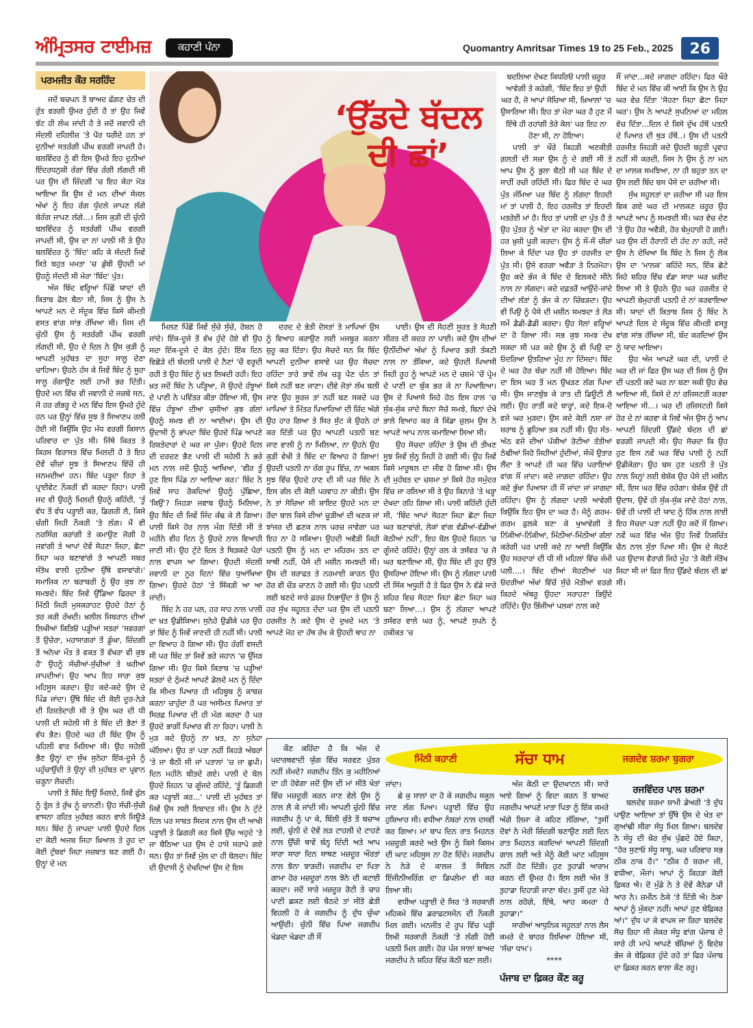ਅੰਮ੍ਰਿਤਸਰ ਟਾਈਮਜ਼
ਕਹਾਣੀ ਪੰਨਾ
Quomantry Amritsar Times 19 to 25 Feb., 2025
26
ਪਰਮਜੀਤ ਕੌਰ ਸਰਹਿੰਦ
ਜਦੋਂ ਬਚਪਨ ਤੋਂ ਬਾਅਦ ਫੱਗਣ ਚੇਤ ਦੀ ਰੁੱਤ ਵਰਗੀ ਉਮਰ ਹੁੰਦੀ ਹੈ ਤਾਂ ਉਹ ਜਿਵੇਂ ਝੱਟ ਹੀ ਲੰਘ ਜਾਂਦੀ ਹੈ ਤੇ ਜਦੋਂ ਜਵਾਨੀ ਦੀ ਸੰਦਲੀ ਦਹਿਲੀਜ਼ 'ਤੇ ਪੈਰ ਧਰੀਦੇ ਹਨ ਤਾਂ ਦੁਨੀਆਂ ਸਤਰੰਗੀ ਪੀਂਘ ਵਰਗੀ ਜਾਪਦੀ ਹੈ। ਬਲਵਿੰਦਰ ਨੂੰ ਵੀ ਇਸ ਉਮਰੇ ਇਹ ਦੁਨੀਆਂ ਇੰਦਰਧਨੁਸ਼ੀ ਰੰਗਾਂ ਵਿੱਚ ਰੰਗੀ ਲੱਗਦੀ ਸੀ ਪਰ ਉਸ ਦੀ ਜ਼ਿੰਦਗੀ 'ਚ ਇਹ ਕੇਹਾ ਮੋੜ ਆਇਆ ਕਿ ਉਸ ਦੇ ਮਨ ਦੀਆਂ ਸੇਜਲ ਅੱਖਾਂ ਨੂੰ ਇਹ ਰੰਗ ਧੁੰਦਲੇ ਜਾਪਣ ਲੱਗੇ ਬੇਰੰਗ ਜਾਪਣ ਲੱਗੇ...। ਜਿਸ ਕੁੜੀ ਦੀ ਚੁੰਨੀ ਬਲਵਿੰਦਰ ਨੂੰ ਸਤਰੰਗੀ ਪੀਂਘ ਵਰਗੀ ਜਾਪਦੀ ਸੀ, ਉਸ ਦਾ ਨਾਂ ਪਾਲੀ ਸੀ ਤੇ ਉਹ ਬਲਵਿੰਦਰ ਨੂੰ 'ਬਿੰਦ' ਕਹਿ ਕੇ ਸੱਦਦੀ ਜਿਵੇਂ ਕਿਤੇ ਬਹੁਤ ਮਮਤਾ 'ਚ ਡੁੱਬੀ ਉਹਦੀ ਮਾਂ ਉਹਨੂੰ ਸੱਦਦੀ ਸੀ ਮੇਰਾ 'ਬਿੰਦ' ਪੁੱਤ।
ਅੱਜ ਬਿੰਦ ਵਰ੍ਹਿਆਂ ਪਿੱਛੋਂ ਯਾਦਾਂ ਦੀ ਕਿਤਾਬ ਫੋਲ ਬੈਠਾ ਸੀ, ਜਿਸ ਨੂੰ ਉਸ ਨੇ ਆਪਣੇ ਮਨ ਦੇ ਸੰਦੂਕ ਵਿੱਚ ਕਿਸੇ ਕੀਮਤੀ ਵਸਤ ਵਾਂਗ ਸਾਂਭ ਰੱਖਿਆ ਸੀ। ਜਿਸ ਦੀ ਚੁੰਨੀ ਉਸ ਨੂੰ ਸਤਰੰਗੀ ਪੀਂਘ ਵਰਗੀ ਲੱਗਦੀ ਸੀ, ਉਹ ਦੇ ਦਿਲ ਨੇ ਉਸ ਕੁੜੀ ਨੂੰ ਆਪਣੀ ਮੁਹੱਬਤ ਦਾ ਸੂਹਾ ਸਾਲੂ ਦੇਣਾ ਚਾਹਿਆ। ਉਹਨੇ ਹੱਸ ਕੇ ਜਿਵੇਂ ਬਿੰਦ ਨੂੰ ਸੂਹਾ ਸਾਲੂ ਰੰਗਾਉਣ ਲਈ ਹਾਮੀ ਭਰ ਦਿੱਤੀ। ਉਹਦੇ ਮਨ ਵਿੱਚ ਵੀ ਜਵਾਨੀ ਦੇ ਜਜ਼ਬੇ ਸਨ, ਜੋ ਹਰ ਗੱਭਰੂ ਦੇ ਮਨ ਵਿੱਚ ਇਸ ਉਮਰੇ ਹੁੰਦੇ ਹਨ ਪਰ ਉਨ੍ਹਾਂ ਵਿੱਚ ਸੂਝ ਤੇ ਸਿਆਣਪ ਰਲੀ ਹੋਈ ਸੀ ਕਿਉਂਕਿ ਉਹ ਮੱਧ ਵਰਗੀ ਕਿਸਾਨ ਪਰਿਵਾਰ ਦਾ ਪੁੱਤ ਸੀ। ਜਿੱਥੇ ਕਿਰਤ ਤੇ ਕਿਰਸ ਵਿਰਾਸਤ ਵਿੱਚ ਮਿਲਦੀ ਹੈ ਤੇ ਇਹ ਦੋਵੇਂ ਚੀਜ਼ਾਂ ਸੂਝ ਤੇ ਸਿਆਣਪ ਵਿੱਚੋਂ ਹੀ ਜਨਮਦੀਆਂ ਹਨ। ਬਿੰਦ ਪੜ੍ਹਦਾ ਰਿਹਾ ਤੇ ਪ੍ਰਾਈਵੇਟ ਨੌਕਰੀ ਵੀ ਕਰਦਾ ਰਿਹਾ। ਪਾਲੀ ਜਦ ਵੀ ਉਹਨੂੰ ਮਿਲਦੀ ਉਹਨੂੰ ਕਹਿੰਦੀ, 'ਤੂੰ ਵੱਧ ਤੋਂ ਵੱਧ ਪੜ੍ਹਾਈ ਕਰ, ਡਿਗਰੀ ਲੈ, ਕਿਸੇ ਚੰਗੀ ਜਿਹੀ ਨੌਕਰੀ 'ਤੇ ਲੱਗ। ਮੈਂ ਵੀ ਨਰਸਿੰਗ ਕਰਾਂਗੀ ਤੇ ਕਮਾਉਣ ਜੋਗੀ ਹੋ ਜਵਾਂਗੀ ਤੇ ਆਪਾਂ ਦੋਵੇਂ ਸੋਹਣਾ ਜਿਹਾ, ਛੋਟਾ ਜਿਹਾ ਘਰ ਬਣਾਵਾਂਗੇ ਤੇ ਆਪਣੀ ਸਬਰ ਸੰਤੋਖ ਵਾਲੀ ਦੁਨੀਆ ਉੱਥੇ ਵਸਾਵਾਂਗੇ।' ਸਮਾਜਿਕ ਨਾ ਬਰਾਬਰੀ ਨੂੰ ਉਹ ਕੁਝ ਨਾ ਸਮਝਦੇ। ਬਿੰਦ ਜਿਵੇਂ ਉੱਡਿਆ ਫਿਰਦਾ ਤੇ ਮਿੱਠੀ ਜਿਹੀ ਮੁਸਕਰਾਹਟ ਉਹਦੇ ਹੋਠਾਂ ਨੂੰ ਤਰ ਕਰੀ ਰੱਖਦੀ। ਖ਼ਲੀਲ ਜਿਬਰਾਨ ਦੀਆਂ ਲਿਖੀਆਂ ਕਿਤਿਓਂ ਪੜ੍ਹੀਆਂ ਸਤਰਾਂ 'ਸਵਰਗਾਂ ਤੋਂ ਉਚੇਰਾ, ਮਹਾਸਾਗਰਾਂ ਤੋਂ ਡੂੰਘਾ, ਜ਼ਿੰਦਗੀ ਤੋਂ ਅਨੋਖਾ ਮੌਤ ਤੇ ਵਕਤ ਤੋਂ ਵੱਖਰਾ ਵੀ ਕੁਝ ਹੈ' ਉਹਨੂੰ ਸੱਚੀਆਂ-ਸੁੱਚੀਆਂ ਤੇ ਖਰੀਆਂ ਜਾਪਦੀਆਂ। ਉਹ ਆਪ ਇਹ ਸਾਰਾ ਕੁਝ ਮਹਿਸੂਸ ਕਰਦਾ। ਉਹ ਕਦੇ-ਕਦੇ ਉਸ ਦੇ ਪਿੰਡ ਜਾਂਦਾ। ਉੱਥੇ ਬਿੰਦ ਦੀ ਕੋਈ ਦੂਰ-ਨੇੜੇ ਦੀ ਰਿਸ਼ਤੇਦਾਰੀ ਸੀ ਤੇ ਉਸ ਘਰ ਦੀ ਧੀ ਪਾਲੀ ਦੀ ਸਹੇਲੀ ਸੀ ਤੇ ਬਿੰਦ ਦੀ ਭੈਣਾਂ ਤੋਂ ਵੱਧ ਭੈਣ। ਉਹਦੇ ਘਰ ਹੀ ਬਿੰਦ ਉਸ ਨੂੰ ਪਹਿਲੀ ਵਾਰ ਮਿਲਿਆ ਸੀ। ਉਹ ਸਹੇਲੀ ਭੈਣ ਉਨ੍ਹਾਂ ਦਾ ਸੁੱਖ ਸੁਨੇਹਾ ਇੱਕ-ਦੂਜੇ ਨੂੰ ਪਹੁੰਚਾਉਂਦੀ ਤੇ ਉਨ੍ਹਾਂ ਦੀ ਮੁਹੱਬਤ ਦਾ ਪ੍ਰਵਾਨ ਚੜ੍ਹਨਾ ਲੋਚਦੀ।
ਪਾਲੀ ਤੇ ਬਿੰਦ ਇਉਂ ਮਿਲਦੇ, ਜਿਵੇਂ ਫੁੱਲ ਨੂੰ ਤ੍ਰੇਲ ਤੇ ਰੁੱਖ ਨੂੰ ਚਾਨਣੀ। ਉਹ ਸੱਚੀ-ਸੁੱਚੀ ਵਾਸਨਾ ਰਹਿਤ ਮੁਹੱਬਤ ਕਰਨ ਵਾਲੇ ਜਿਊੜੇ ਸਨ। ਬਿੰਦ ਨੂੰ ਜਾਪਦਾ ਪਾਲੀ ਉਹਦੇ ਦਿਲ ਦਾ ਕੋਈ ਅਜਬ ਜਿਹਾ ਖ਼ਿਆਲ ਤੇ ਰੂਹ ਦਾ ਕੋਈ ਟੁੰਬਵਾਂ ਜਿਹਾ ਜਜ਼ਬਾਤ ਬਣ ਗਈ ਹੈ। ਉਨ੍ਹਾਂ ਦੇ ਮਨ
‘ਉੱਡਦੇ ਬੱਦਲ
ਦੀ ਛਾਂ’
ਮਿਲਣ ਪਿੱਛੋਂ ਜਿਵੇਂ ਸੁੱਚੇ ਸੁੱਚੇ, ਰੋਸ਼ਨ ਹੋ ਜਾਂਦੇ। ਇੱਕ-ਦੂਜੇ ਤੋਂ ਵੱਖ ਹੁੰਦੇ ਹੋਏ ਵੀ ਉਹ ਸਦਾ ਇੱਕ-ਦੂਜੇ ਦੇ ਕੋਲ ਹੁੰਦੇ। ਇੱਕ ਦਿਨ ਵਿਛੋੜੇ ਦੀ ਬੱਦਲੀ ਪਾਲੀ ਦੇ ਨੈਣਾਂ 'ਚੋਂ ਵਰ੍ਹਦੀ ਰਹੀ ਤੇ ਉਹ ਬਿੰਦ ਨੂੰ ਖ਼ਤ ਲਿਖਦੀ ਰਹੀ। ਇਹ ਖ਼ਤ ਜਦੋਂ ਬਿੰਦ ਨੇ ਪੜ੍ਹਿਆ, ਜੋ ਉਹਦੇ ਹੰਝੂਆਂ ਦੇ ਪਾਣੀ ਨੇ ਪਵਿੱਤਰ ਕੀਤਾ ਹੋਇਆ ਸੀ, ਉਸ ਵਿੱਚ ਹੰਝੂਆਂ ਦੀਆ ਚੁਸੀਆਂ ਕੁਝ ਗੱਲਾਂ ਉਹਨੂੰ ਸਮਝ ਵੀ ਨਾ ਆਈਆਂ। ਉਸ ਦੀ ਉਦਾਸੀ ਨੂੰ ਭਾਂਪਦਾ ਬਿੰਦ ਉਹਦੇ ਪਿੰਡ ਆਪਣੇ ਰਿਸ਼ਤੇਦਾਰਾਂ ਦੇ ਘਰ ਜਾ ਪੁੱਜਾ। ਉਹਦੇ ਦਿਲ ਦੀ ਦਰਦਣ ਭੈਣ ਪਾਲੀ ਦੀ ਸਹੇਲੀ ਨੇ ਭਰੇ ਮਨ ਨਾਲ ਜਦੋਂ ਉਹਨੂੰ ਆਖਿਆ, 'ਵੀਰ ਤੂੰ ਹੁਣ ਇਸ ਪਿੰਡ ਨਾ ਆਇਆ ਕਰ।' ਬਿੰਦ ਨੇ ਜਿਵੇਂ ਸਾਹ ਰੋਕਦਿਆਂ ਉਹਨੂੰ ਪੁੱਛਿਆ, 'ਕਿਉਂ'? ਜਿਹੜਾ ਜਵਾਬ ਉਹਨੂੰ ਮਿਲਿਆ, ਉਹ ਬਿੰਦ ਦੀ ਜਿਵੇਂ ਜਿੰਦ ਕੱਢ ਕੇ ਲੈ ਗਿਆ। ਪਾਲੀ ਕਿਸੇ ਹੋਰ ਨਾਲ ਮੰਗ ਦਿੱਤੀ ਸੀ ਤੇ ਮਹੀਨੇ ਵੀਹ ਦਿਨ ਨੂੰ ਉਹਦੇ ਨਾਲ ਵਿਆਹੀ ਜਾਣੀ ਸੀ। ਉਹ ਟੁੱਟੇ ਦਿਲ ਤੇ ਥਿੜਕਦੇ ਪੈਰਾਂ ਨਾਲ ਵਾਪਸ ਆ ਗਿਆ। ਉਹਦੀ ਸੰਦਲੀ ਜਵਾਨੀ ਦਾ ਨੂਰ ਦਿਨਾਂ ਵਿੱਚ ਧੁਆਂਖਿਆ ਗਿਆ। ਉਹਦੇ ਹੋਠਾਂ 'ਤੇ ਸਿੱਕੜੀ ਆ ਆ ਜਾਂਦੀ।
ਬਿੰਦ ਨੇ ਹਰ ਪਲ, ਹਰ ਸਾਹ ਨਾਲ ਪਾਲੀ ਦਾ ਖ਼ਤ ਉਡੀਕਿਆ। ਸੁਨੇਹੇ ਉਡੀਕੇ ਪਰ ਉਹ ਤਾਂ ਬਿੰਦ ਨੂੰ ਜਿਵੇਂ ਜਾਣਦੀ ਹੀ ਨਹੀਂ ਸੀ। ਪਾਲੀ ਦਾ ਵਿਆਹ ਹੋ ਗਿਆ ਸੀ। ਉਹ ਰੰਗੀਂ ਵਸਦੀ ਸੀ ਪਰ ਬਿੰਦ ਤਾਂ ਜਿਵੇਂ ਭਰੇ ਜਹਾਨ 'ਚ ਉੱਜੜ ਗਿਆ ਸੀ। ਉਹ ਕਿਸੇ ਕਿਤਾਬ 'ਚ ਪੜ੍ਹੀਆਂ ਸਤਰਾਂ ਦੇ ਠੁੰਮਣੇ ਆਪਣੇ ਡੋਲਦੇ ਮਨ ਨੂੰ ਦਿੰਦਾ ਕਿ ਸੀਮਤ ਪਿਆਰ ਹੀ ਮਹਿਬੂਬ ਨੂੰ ਕਾਬਜ਼ ਕਰਨਾ ਚਾਹੁੰਦਾ ਹੈ ਪਰ ਅਸੀਮਤ ਪਿਆਰ ਤਾਂ ਸਿਰਫ਼ ਪਿਆਰ ਦੀ ਹੀ ਮੰਗ ਕਰਦਾ ਹੈ ਪਰ ਉਹਦੇ ਭਾਗੀਂ ਪਿਆਰ ਵੀ ਨਾ ਰਿਹਾ। ਪਾਲੀ ਨੇ ਮੁੜ ਕਦੇ ਉਹਨੂੰ ਨਾ ਖ਼ਤ, ਨਾ ਸੁਨੇਹਾ ਘੱਲਿਆ। ਉਹ ਤਾਂ ਪਤਾ ਨਹੀਂ ਕਿਹੜੇ ਅੰਬਰਾਂ 'ਤੇ ਜਾ ਬੈਠੀ ਸੀ ਜਾਂ ਪਤਾਲਾਂ 'ਚ ਜਾ ਛੁਪੀ। ਦਿਨ ਮਹੀਨੇ ਬੀਤਦੇ ਗਏ। ਪਾਲੀ ਦੇ ਬੋਲ ਉਹਦੇ ਜ਼ਿਹਨ 'ਚ ਗੂੰਜਦੇ ਰਹਿੰਦੇ, 'ਤੂੰ ਡਿਗਰੀ ਕਰ ਪੜ੍ਹਾਈ ਕਰ...' ਪਾਲੀ ਦੀ ਮੁਹੱਬਤ ਤਾਂ ਜਿਵੇਂ ਉਸ ਲਈ ਇਬਾਦਤ ਸੀ। ਉਸ ਨੇ ਟੁੱਟੇ ਦਿਲ ਪਰ ਸਾਬਤ ਸਿਦਕ ਨਾਲ ਉਸ ਦੀ ਆਖੀ ਪੜ੍ਹਾਈ ਤੇ ਡਿਗਰੀ ਕਰ ਕਿਸੇ ਉੱਚ ਅਹੁਦੇ 'ਤੇ ਜਾ ਬੈਠਿਆ ਪਰ ਉਸ ਦੇ ਹਾਸੇ ਸਰਾਪੇ ਗਏ ਸਨ। ਉਹ ਤਾਂ ਜਿਵੇਂ ਮੁੱਲ ਦਾ ਹੀ ਬੋਲਦਾ। ਬਿੰਦ ਦੀ ਉਦਾਸੀ ਨੂੰ ਦੇਖਦਿਆਂ ਉਸ ਦੇ ਇਸ
ਦਰਦ ਦੇ ਭੇਤੀ ਦੋਸਤਾਂ ਤੇ ਮਾਪਿਆਂ ਉਸ ਨੂੰ ਵਿਆਹ ਕਰਾਉਣ ਲਈ ਮਜਬੂਰ ਕਰਨਾ ਸ਼ੁਰੂ ਕਰ ਦਿੱਤਾ। ਉਹ ਸੋਚਦੇ ਸਨ ਕਿ ਬਿੰਦ ਆਪਣੀ ਦੁਨੀਆ ਵਸਾਵੇ ਪਰ ਉਹ ਸੋਚਦਾ ਰਹਿੰਦਾ ਤਾਰੇ ਭਾਵੇਂ ਲੱਖ ਚੜ੍ਹ ਪੈਣ ਚੰਨ ਤਾਂ ਕਿਸੇ ਨਹੀਂ ਬਣ ਜਾਣਾ। ਦੀਵੇ ਜੋਤਾਂ ਲੱਖ ਬਲੀ ਜਾਣ ਉਹ ਸੂਰਜ ਤਾਂ ਨਹੀਂ ਬਣ ਸਕਦੇ ਪਰ ਮਾਪਿਆਂ ਤੇ ਮਿੱਤਰ ਪਿਆਰਿਆਂ ਦੀ ਜ਼ਿੱਦ ਅੱਗੇ ਉਹ ਹਾਰ ਗਿਆ ਤੇ ਸਿਰ ਸੁੱਟ ਕੇ ਉਹਨੇ ਹਾਂ ਕਰ ਦਿੱਤੀ ਪਰ ਉਹ ਆਪਣੀ ਪਤਨੀ ਬਣ ਜਾਣ ਵਾਲੀ ਨੂੰ ਨਾ ਮਿਲਿਆ, ਨਾ ਉਹਨੇ ਉਹ ਕੁੜੀ ਵੇਖੀ ਤੇ ਬਿੰਦ ਦਾ ਵਿਆਹ ਹੋ ਗਿਆ! ਉਹਦੀ ਪਤਨੀ ਨਾ ਰੰਗ ਰੂਪ ਵਿੱਚ, ਨਾ ਅਕਲ ਸੂਝ ਵਿੱਚ ਉਹਦੇ ਹਾਣ ਦੀ ਸੀ ਪਰ ਬਿੰਦ ਨੇ ਇਸ ਗੱਲ ਦੀ ਕੋਈ ਪਰਵਾਹ ਨਾ ਕੀਤੀ। ਉਸ ਨੇ ਤਾਂ ਸੋਚਿਆ ਸੀ ਸ਼ਾਇਦ ਉਹਦੇ ਮਨ ਦਾ ਰੋਂਦਾ ਬਾਲ ਕਿਸੇ ਦੀਆਂ ਚੂੜੀਆਂ ਦੀ ਖਣਕ ਜਾਂ ਝਾਂਜਰ ਦੀ ਛਣਕ ਨਾਲ ਪਰਚ ਜਾਵੇਗਾ ਪਰ ਇਹ ਨਾ ਹੋ ਸਕਿਆ। ਉਹਦੀ ਅਵੈੜੀ ਜਿਹੀ ਪਤਨੀ ਉਸ ਨੂੰ ਮਨ ਦਾ ਮਹਿਰਮ ਤਨ ਦਾ ਸਾਥੀ ਨਹੀਂ, ਪੈਸੇ ਦੀ ਮਸ਼ੀਨ ਸਮਝਦੀ ਸੀ। ਉਸ ਦੀ ਸ਼ਰਾਫਤ ਤੇ ਨਰਮਾਈ ਕਾਰਨ ਉਹ ਹੋਰ ਵੀ ਚੌੜ ਚਾਣਨ ਹੋ ਗਈ ਸੀ। ਉਹ ਪਤਨੀ ਲਈ ਬਣਦੇ ਸਾਰੇ ਫ਼ਰਜ਼ ਨਿਭਾਉਂਦਾ ਤੇ ਉਸ ਨੂੰ ਹਰ ਸੁੱਖ ਸਹੂਲਤ ਦੇਂਦਾ ਪਰ ਉਸ ਦੀ ਪਤਨੀ ਹਰਜੀਤ ਨੇ ਕਦੇ ਉਸ ਦੇ ਦੁਖਦੇ ਮਨ 'ਤੇ ਆਪਣੇ ਮੋਹ ਦਾ ਹੱਥ ਰੱਖ ਕੇ ਉਹਦੀ ਥਾਹ ਨਾ
ਪਾਈ। ਉਸ ਦੀ ਸੋਹਣੀ ਸੂਰਤ ਤੇ ਸੋਹਣੀ ਸੀਰਤ ਦੀ ਕਦਰ ਨਾ ਪਾਈ। ਕਦੇ ਉਸ ਦੀਆਂ ਉਨੀਂਦੀਆਂ ਅੱਖਾਂ ਨੂੰ ਪਿਆਰ ਭਰੀ ਤੱਕਣੀ ਨਾਲ ਨਾ ਤੱਕਿਆ, ਕਦੇ ਉਹਦੀ ਪਿਆਸੀ ਜਿਹੀ ਰੂਹ ਨੂੰ ਆਪਣੇ ਮਨ ਦੇ ਚਸ਼ਮੇ 'ਚੋਂ ਪ੍ਰੇਮ ਦੇ ਪਾਣੀ ਦਾ ਬੁੱਕ ਭਰ ਕੇ ਨਾ ਪਿਆਇਆ। ਉਸ ਦੇ ਪਿਆਸੇ ਜਿਹੇ ਹੋਠ ਇਸ ਹਾਲ 'ਚ ਸੁੱਕ-ਸੁੱਕ ਜਾਂਦੇ ਬਿਨਾ ਸੋਚੇ ਸਮਝੇ, ਬਿਨਾਂ ਦੇਖੇ ਭਾਲੇ ਵਿਆਹ ਕਰ ਕੇ ਕਿੱਡਾ ਜ਼ੁਲਮ ਉਸ ਨੇ ਆਪਣੇ ਆਪ ਨਾਲ ਕਮਾਇਆ ਲਿਆ ਸੀ।
ਉਹ ਸੋਚਦਾ ਰਹਿੰਦਾ ਤੇ ਉਸ ਦੀ ਤੀਖਣ ਸੂਝ ਜਿਵੇਂ ਸੁੰਨ੍ਹ ਜਿਹੀ ਹੋ ਗਈ ਸੀ। ਉਹ ਜਿਵੇਂ ਕਿਸੇ ਮਾਰੂਥਲ ਦਾ ਜੀਵ ਹੋ ਗਿਆ ਸੀ। ਉਸ ਦੀ ਮੁਹੱਬਤ ਦਾ ਚਸ਼ਮਾ ਤਾਂ ਕਿਸੇ ਹੋਰ ਸਮੁੰਦਰ ਵਿੱਚ ਜਾ ਰਲਿਆ ਸੀ ਤੇ ਉਹ ਕਿਨਾਰੇ 'ਤੇ ਖੜ੍ਹਾ ਦੇਖਦਾ ਰਹਿ ਗਿਆ ਸੀ। ਪਾਲੀ ਕਹਿੰਦੀ ਹੁੰਦੀ ਸੀ, 'ਬਿੰਦ ਆਪਾਂ ਸੋਹਣਾ ਜਿਹਾ ਛੋਟਾ ਜਿਹਾ ਘਰ ਬਣਾਵਾਂਗੇ, ਲੋਕਾਂ ਵਾਂਗ ਵੱਡੀਆਂ-ਵੱਡੀਆਂ ਕੋਠੀਆਂ ਨਹੀਂ', ਇਹ ਬੋਲ ਉਹਦੇ ਜ਼ਿਹਨ 'ਚ ਗੂੰਜਦੇ ਰਹਿੰਦੇ। ਉਨ੍ਹਾਂ ਰਲ ਕੇ ਤਸੱਵਰ 'ਚ ਜੋ ਘਰ ਬਣਾਇਆ ਸੀ, ਉਹ ਬਿੰਦ ਦੀ ਰੂਹ ਉੱਤੇ ਉਸਰਿਆ ਹੋਇਆ ਸੀ। ਉਸ ਨੂੰ ਲੱਗਦਾ ਪਾਲੀ ਦੀ ਸਿੱਕ ਅਧੂਰੀ ਹੈ ਤੇ ਫਿਰ ਉਸ ਨੇ ਵੱਡੇ ਸਾਰੇ ਸ਼ਹਿਰ ਵਿਚ ਸੋਹਣਾ ਜਿਹਾ ਛੋਟਾ ਜਿਹਾ ਘਰ ਬਣਾ ਲਿਆ...। ਉਸ ਨੂੰ ਲੱਗਦਾ ਆਪਣੇ ਤਸੱਵਰ ਵਾਲੇ ਘਰ ਨੂੰ, ਆਪਣੇ ਸੁਪਨੇ ਨੂੰ ਹਕੀਕਤ 'ਚ
ਬਦਲਿਆ ਦੇਖਣ ਕਿਧਰਿਓਂ ਪਾਲੀ ਜ਼ਰੂਰ ਆਵੇਗੀ ਤੇ ਕਹੇਗੀ, 'ਬਿੰਦ ਇਹ ਤਾਂ ਉਹੀ ਘਰ ਹੈ, ਜੋ ਆਪਾਂ ਸੋਚਿਆ ਸੀ, ਖ਼ਿਆਲਾਂ 'ਚ ਉਸਾਰਿਆ ਸੀ। ਇਹ ਤਾਂ ਮੇਰਾ ਘਰ ਹੈ ਹੁਣ ਮੈਂ ਇੱਥੇ ਹੀ ਰਹਾਂਗੀ ਤੇਰੇ ਕੋਲ' ਪਰ ਇਹ ਨਾ ਹੋਣਾ ਸੀ, ਨਾ ਹੋਇਆ।
ਪਾਲੀ ਤਾਂ ਖੌਰੇ ਕਿਹੜੀ ਅਣਕੀਤੀ ਗ਼ਲਤੀ ਦੀ ਸਜ਼ਾ ਉਸ ਨੂੰ ਦੇ ਗਈ ਸੀ ਤੇ ਆਪ ਉਸ ਨੂੰ ਭੁਲਾ ਬੈਠੀ ਸੀ ਪਰ ਬਿੰਦ ਦੇ ਸਾਹੀਂ ਰਚੀ ਰਹਿੰਦੀ ਸੀ। ਫਿਰ ਬਿੰਦ ਦੇ ਘਰ ਪੁੱਤ ਜੰਮਿਆ ਪਰ ਬਿੰਦ ਨੂੰ ਲੱਗਦਾ ਇਹਦੀ ਮਾਂ ਤਾਂ ਪਾਲੀ ਹੈ, ਇਹ ਹਰਜੀਤ ਤਾਂ ਇਹਦੀ ਮਤਰੇਈ ਮਾਂ ਹੈ। ਇਹ ਤਾਂ ਪਾਲੀ ਦਾ ਪੁੱਤ ਹੈ ਤੇ ਉਹ ਪੁੱਤਰ ਨੂੰ ਅੰਤਾਂ ਦਾ ਮੋਹ ਕਰਦਾ ਉਸ ਦੀ ਹਰ ਖ਼ੁਸ਼ੀ ਪੂਰੀ ਕਰਦਾ। ਉਸ ਨੂੰ ਸੌ-ਸੌ ਚੀਜ਼ਾਂ ਲਿਆ ਕੇ ਦਿੰਦਾ ਪਰ ਉਹ ਤਾਂ ਹਰਜੀਤ ਦਾ ਪੁੱਤ ਸੀ। ਉਸੇ ਵਰਗਾ ਅਵੈੜਾ ਤੇ ਨਿਰਮੋਹਾ। ਉਹ ਕਦੇ ਭੱਜ ਕੇ ਬਿੰਦ ਦੇ ਵਿਲਕਦੇ ਸੀਨੇ ਨਾਲ ਨਾ ਲੱਗਦਾ। ਕਦੇ ਦਫ਼ਤਰੋਂ ਆਉਂਦੇ-ਜਾਂਦੇ ਦੀਆਂ ਲੱਤਾਂ ਨੂੰ ਭੱਜ ਕੇ ਨਾ ਚਿੰਬੜਦਾ। ਉਹ ਵੀ ਪਿਉ ਨੂੰ ਪੈਸੇ ਦੀ ਮਸ਼ੀਨ ਸਮਝਦਾ ਤੇ ਲੋੜ ਸਮੇਂ ਡੈਡੀ-ਡੈਡੀ ਕਰਦਾ। ਉਹ ਸੋਲਾਂ ਵਰ੍ਹਿਆਂ ਦਾ ਹੋ ਗਿਆ ਸੀ। ਸਭ ਕੁਝ ਸਮਝ ਦੇਖ ਸਕਦਾ ਸੀ ਪਰ ਕਦੇ ਉਸ ਨੂੰ ਵੀ ਪਿਉ ਦਾ ਓਦਰਿਆ ਉਤਰਿਆ ਮੂੰਹ ਨਾ ਦਿੱਸਦਾ। ਬਿੰਦ ਦੇ ਘਰ ਹੋਰ ਬੱਚਾ ਨਹੀਂ ਸੀ ਹੋਇਆ। ਬਿੰਦ ਦਾ ਇਸ ਘਰ ਤੋਂ ਮਨ ਉਖੜਣ ਲੱਗ ਪਿਆ ਸੀ। ਉਸ ਜਾਣਬੁੱਝ ਕੇ ਰਾਤ ਦੀ ਡਿਊਟੀ ਲੈ ਲਈ। ਉਹ ਰਾਤੀਂ ਕਦੇ ਬਾਰ੍ਹਾਂ, ਕਦੇ ਇਕ-ਦੋ ਵਜੇ ਘਰ ਮੁੜਦਾ। ਉਸ ਕਦੇ ਕੋਈ ਨਸ਼ਾ ਜਾਂ ਸ਼ਰਾਬ ਨੂੰ ਛੂਹਿਆ ਤਕ ਨਹੀਂ ਸੀ। ਉਹ ਸੱਤ-ਅੱਠ ਵਜੇ ਦੀਆਂ ਪੱਕੀਆਂ ਰੋਟੀਆਂ ਤੱਤੀਆਂ ਠੰਢੀਆਂ ਜਿਹੋ ਜਿਹੀਆਂ ਹੁੰਦੀਆਂ, ਸੰਘੋਂ ਉਤਾਰ ਲੈਂਦਾ ਤੇ ਆਪਣੇ ਹੀ ਘਰ ਵਿੱਚ ਪਰਾਇਆਂ ਵਾਂਗ ਸੌਂ ਜਾਂਦਾ। ਕਦੇ ਜਾਗਦਾ ਰਹਿੰਦਾ। ਉਹ ਕਦੇ ਭੁੱਖਾ ਪਿਆਸਾ ਹੀ ਸੌਂ ਜਾਂਦਾ ਜਾਂ ਜਾਗਦਾ ਰਹਿੰਦਾ। ਉਸ ਨੂੰ ਲੱਗਦਾ ਪਾਲੀ ਆਵੇਗੀ ਕਿਉਂਕਿ ਇਹ ਉਸ ਦਾ ਘਰ ਹੈ। ਮੈਨੂੰ ਗਰਮ-ਗਰਮ ਫੁਲਕੇ ਬਣਾ ਕੇ ਖੁਆਵੇਗੀ ਤੇ ਨਿੱਕੀਆਂ-ਨਿੱਕੀਆਂ, ਮਿੱਠੀਆਂ-ਮਿੱਠੀਆਂ ਗੱਲਾਂ ਕਰੇਗੀ ਪਰ ਪਾਲੀ ਕਦੇ ਨਾ ਆਈ ਕਿਉਂਕਿ ਉਹ ਸਰਦਾਰਾਂ ਦੀ ਧੀ ਸੀ ਮਹਿਲਾਂ ਵਿੱਚ ਜੰਮੀ ਪਲੀ....। ਬਿੰਦ ਦੀਆਂ ਸੋਹਣੀਆਂ ਪਰ ਓਦਰੀਆਂ ਅੱਖਾਂ ਵਿੱਚੋਂ ਸੁੱਚੇ ਮੋਤੀਆਂ ਵਰਗੇ ਕਿਰਦੇ ਅੱਥਰੂ ਉਹਦਾ ਸਰਾਹਣਾ ਭਿਉਂਦੇ ਰਹਿੰਦੇ। ਉਹ ਭਿੱਜੀਆਂ ਪਲਕਾਂ ਨਾਲ ਕਦੇ
ਸੌਂ ਜਾਂਦਾ...ਕਦੇ ਜਾਗਦਾ ਰਹਿੰਦਾ। ਫਿਰ ਖੌਰੇ ਬਿੰਦ ਦੇ ਮਨ ਵਿੱਚ ਕੀ ਆਈ ਕਿ ਉਸ ਨੇ ਉਹ ਘਰ ਵੇਚ ਦਿੱਤਾ 'ਸੋਹਣਾ ਜਿਹਾ ਛੋਟਾ ਜਿਹਾ ਘਰ'। ਉਸ ਨੇ ਆਪਣੇ ਸੁਪਨਿਆਂ ਦਾ ਮਹਿਲ ਵੇਚ ਦਿੱਤਾ...ਦਿਲ ਦੇ ਕਿਸੇ ਦੁੱਖ ਹੱਥੋਂ ਪਤਨੀ ਦੇ ਪਿਆਰ ਦੀ ਥੁੜ ਹੱਥੋਂ..। ਉਸ ਦੀ ਪਤਨੀ ਹਰਜੀਤ ਜਿਹੜੀ ਕਦੇ ਉਹਦੀ ਬਹੁਤੀ ਪ੍ਰਵਾਹ ਨਹੀਂ ਸੀ ਕਰਦੀ, ਜਿਸ ਨੇ ਉਸ ਨੂੰ ਨਾ ਮਨ ਦਾ ਮਾਲਕ ਸਮਝਿਆ, ਨਾ ਹੀ ਬਹੁਤਾ ਤਨ ਦਾ ਉਸ ਲਈ ਬਿੰਦ ਬਸ ਪੈਸੇ ਦਾ ਜ਼ਰੀਆ ਸੀ।
ਸੁੱਖ ਸਹੂਲਤਾਂ ਦਾ ਜ਼ਰੀਆ ਸੀ ਪਰ ਇਸ ਵਿਕ ਗਏ ਘਰ ਦੀ ਮਾਲਕਣ ਜ਼ਰੂਰ ਉਹ ਆਪਣੇ ਆਪ ਨੂੰ ਸਮਝਦੀ ਸੀ। ਘਰ ਵੇਚ ਦੇਣ 'ਤੇ ਉਹ ਹੋਰ ਅਵੈੜੀ, ਹੋਰ ਬੇਮੁਹਾਰੀ ਹੋ ਗਈ। ਪਰ ਉਸ ਦੀ ਹੈਰਾਨੀ ਦੀ ਹੱਦ ਨਾ ਰਹੀ, ਜਦੋਂ ਉਸ ਨੇ ਦੇਖਿਆ ਕਿ ਬਿੰਦ ਨੇ ਜਿਸ ਨੂੰ ਲੋਕ ਉਸ ਦਾ 'ਮਾਲਕ' ਕਹਿੰਦੇ ਸਨ, ਇੱਕ ਛੋਟੇ ਜਿਹੇ ਸ਼ਹਿਰ ਵਿੱਚ ਵੱਡਾ ਸਾਰਾ ਘਰ ਖ਼ਰੀਦ ਲਿਆ ਸੀ ਤੇ ਉਹਨੇ ਉਹ ਘਰ ਹਰਜੀਤ ਦੇ ਆਪਣੀ ਬੇਮੁਹਾਰੀ ਪਤਨੀ ਦੇ ਨਾਂ ਕਰਵਾਇਆ ਸੀ। ਯਾਦਾਂ ਦੀ ਕਿਤਾਬ ਜਿਸ ਨੂੰ ਬਿੰਦ ਨੇ ਆਪਣੇ ਦਿਲ ਦੇ ਸੰਦੂਕ ਵਿੱਚ ਕੀਮਤੀ ਵਸਤੂ ਵਾਂਗ ਸਾਂਭ ਰੱਖਿਆ ਸੀ, ਬੰਦ ਕਰਦਿਆਂ ਉਸ ਨੂੰ ਯਾਦ ਆਇਆ।
ਉਹ ਅੱਜ ਆਪਣੇ ਘਰ ਦੀ, ਪਾਲੀ ਦੇ ਘਰ ਦੀ ਜਾਂ ਫਿਰ ਉਸ ਘਰ ਦੀ ਜਿਸ ਨੂੰ ਉਸ ਦੀ ਪਤਨੀ ਕਦੇ ਘਰ ਨਾ ਬਣਾ ਸਕੀ ਉਹ ਵੇਚ ਆਇਆ ਸੀ, ਕਿਸੇ ਦੇ ਨਾਂ ਰਜਿਸਟਰੀ ਕਰਵਾ ਆਇਆ ਸੀ...। ਘਰ ਦੀ ਰਜਿਸਟਰੀ ਕਿਸੇ ਹੋਰ ਦੇ ਨਾਂ ਕਰਵਾ ਕੇ ਜਿਵੇਂ ਅੱਜ ਉਸ ਨੂੰ ਆਪ ਆਪਣੀ ਜ਼ਿੰਦਗੀ ਉੱਡਦੇ ਬੱਦਲ ਦੀ ਛਾਂ ਵਰਗੀ ਜਾਪਦੀ ਸੀ। ਉਹ ਸੋਚਦਾ ਕਿ ਉਹ ਹੁਣ ਇਸ ਨਵੇਂ ਘਰ ਵਿੱਚ ਪਾਲੀ ਨੂੰ ਨਹੀਂ ਉਡੀਕੇਗਾ। ਉਹ ਬਸ ਹੁਣ ਪਤਨੀ ਤੇ ਪੁੱਤ ਨਾਲ ਜਿਨ੍ਹਾਂ ਲਈ ਬੇਸ਼ੱਕ ਉਹ ਪੈਸੇ ਦੀ ਮਸ਼ੀਨ ਸੀ, ਇਸ ਘਰ ਵਿੱਚ ਰਹੇਗਾ। ਬੇਸ਼ੱਕ ਉਵੇਂ ਹੀ ਉਦਾਸ, ਉਵੇਂ ਹੀ ਸੁੱਕ-ਸੁੱਕ ਜਾਂਦੇ ਹੋਠਾਂ ਨਾਲ, ਓਵੇਂ ਹੀ ਪਾਲੀ ਦੀ ਯਾਦ ਨੂੰ ਹਿੱਕ ਨਾਲ ਲਾਈ ਇਹ ਸੋਚਦਾ ਪਤਾ ਨਹੀਂ ਉਹ ਕਦੋਂ ਸੌਂ ਗਿਆ। ਨਵੇਂ ਘਰ ਵਿੱਚ ਅੱਜ ਉਹ ਜਿਵੇਂ ਨਿਸ਼ਚਿੰਤ ਚੈਨ ਨਾਲ ਸੁੱਤਾ ਪਿਆ ਸੀ। ਉਸ ਦੇ ਸੋਹਣੇ ਪਰ ਉਦਾਸ ਵੈਰਾਗੇ ਜਿਹੇ ਮੂੰਹ 'ਤੇ ਕੋਈ ਸੰਤੋਖ ਜਿਹਾ ਸੀ ਜਾਂ ਫਿਰ ਇਹ ਉੱਡਦੇ ਬੱਦਲ ਦੀ ਛਾਂ ਸੀ।
ਕੌਣ ਕਹਿੰਦਾ ਹੈ ਕਿ ਅੱਜ ਦੇ ਪਦਾਰਥਵਾਦੀ ਯੁੱਗ ਵਿੱਚ ਸਰਵਣ ਪੁੱਤਰ ਨਹੀਂ ਜੰਮਦੇ? ਜਗਦੀਪ ਤਿੰਨ ਕੁ ਮਹੀਨਿਆਂ ਦਾ ਹੀ ਹੋਵੇਗਾ ਜਦੋਂ ਉਸ ਦੀ ਮਾਂ ਸੀਤੋ ਖੇਤਾਂ ਵਿੱਚ ਮਜ਼ਦੂਰੀ ਕਰਨ ਜਾਣ ਵੇਲੇ ਉਸ ਨੂੰ ਨਾਲ ਲੈ ਕੇ ਜਾਂਦੀ ਸੀ। ਆਪਣੀ ਚੁੰਨੀ ਵਿੱਚ ਜਗਦੀਪ ਨੂੰ ਪਾ ਕੇ, ਬਿੱਲੀ ਕੁੱਤੇ ਤੋਂ ਬਚਾਅ ਲਈ, ਚੁੰਨੀ ਦੇ ਦੋਵੇਂ ਲੜ ਟਾਹਲੀ ਦੇ ਟਾਹਣੇ ਨਾਲ ਉੱਚੀ ਥਾਵੇਂ ਬੰਨ੍ਹ ਦਿੰਦੀ ਅਤੇ ਆਪ ਸਾਰਾ ਸਾਰਾ ਦਿਨ ਸਾਥਣ ਮਜ਼ਦੂਰ ਔਰਤਾਂ ਨਾਲ ਝੋਨਾ ਝਾੜਦੀ। ਜਗਦੀਪ ਦਾ ਪਿਤਾ ਗਾਮਾ ਹੋਰ ਮਜ਼ਦੂਰਾਂ ਨਾਲ ਝੋਨੇ ਦੀ ਕਟਾਈ ਕਰਦਾ। ਜਦੋਂ ਸਾਰੇ ਮਜ਼ਦੂਰ ਰੋਟੀ ਤੇ ਚਾਹ ਪਾਣੀ ਛਕਣ ਲਈ ਬੈਠਦੇ ਤਾਂ ਸੀਤੋ ਛੇਤੀ ਵਿਹਲੀ ਹੋ ਕੇ ਜਗਦੀਪ ਨੂੰ ਦੁੱਧ ਚੁੰਘਾ ਆਉਂਦੀ। ਚੁੰਨੀ ਵਿੱਚ ਪਿਆ ਜਗਦੀਪ ਖੇਡਦਾ ਖੇਡਦਾ ਹੀ ਸੌਂ
ਮਿੰਨੀ ਕਹਾਣੀ ਸੱਚਾ ਧਾਮ ਜਗਦੇਵ ਸ਼ਰਮਾ ਬੁਗਰਾ
ਜਾਂਦਾ।
ਛੇ ਕੁ ਸਾਲਾਂ ਦਾ ਹੋ ਕੇ ਜਗਦੀਪ ਸਕੂਲ ਜਾਣ ਲੱਗ ਪਿਆ। ਪੜ੍ਹਾਈ ਵਿੱਚ ਉਹ ਹੁਸ਼ਿਆਰ ਸੀ। ਵਧੀਆ ਨੰਬਰਾਂ ਨਾਲ ਦਸਵੀਂ ਕਰ ਗਿਆ। ਮਾਂ ਬਾਪ ਦਿਨ ਰਾਤ ਮਿਹਨਤ ਮਜ਼ਦੂਰੀ ਕਰਦੇ ਅਤੇ ਉਸ ਨੂੰ ਕਿਸੇ ਕਿਸਮ ਦੀ ਘਾਟ ਮਹਿਸੂਸ ਨਾ ਹੋਣ ਦਿੰਦੇ। ਜਗਦੀਪ ਨੇ ਨੇੜੇ ਦੇ ਕਾਲਜ ਤੋਂ ਸਿਵਿਲ ਇੰਜੀਨੀਅਰਿੰਗ ਦਾ ਡਿਪਲੋਮਾ ਵੀ ਕਰ ਲਿਆ ਸੀ।
ਵਧੀਆ ਪੜ੍ਹਾਈ ਦੇ ਸਿਰ 'ਤੇ ਸਰਕਾਰੀ ਮਹਿਕਮੇ ਵਿੱਚ ਡਰਾਫਟਸਮੈਨ ਦੀ ਨੌਕਰੀ ਮਿਲ ਗਈ। ਮਨਜੀਤ ਦੇ ਰੂਪ ਵਿੱਚ ਪੜ੍ਹੀ ਲਿਖੀ ਸਰਕਾਰੀ ਨੌਕਰੀ 'ਤੇ ਲੱਗੀ ਹੋਈ ਪਤਨੀ ਮਿਲ ਗਈ। ਹੋਰ ਪੰਜ ਸਾਲਾਂ ਬਾਅਦ ਜਗਦੀਪ ਨੇ ਸ਼ਹਿਰ ਵਿੱਚ ਕੋਠੀ ਬਣਾ ਲਈ।
ਅੱਜ ਕੋਠੀ ਦਾ ਉਦਘਾਟਨ ਸੀ। ਸਾਰੇ ਆਏ ਗਿਆਂ ਨੂੰ ਵਿਦਾ ਕਰਨ ਤੋਂ ਬਾਅਦ ਜਗਦੀਪ ਆਪਣੇ ਮਾਤਾ ਪਿਤਾ ਨੂੰ ਇੱਕ ਕਮਰੇ ਅੱਗੇ ਲਿਜਾ ਕੇ ਕਹਿਣ ਲੱਗਿਆ, "ਤੁਸੀਂ ਦੋਵਾਂ ਨੇ ਮੇਰੀ ਜ਼ਿੰਦਗੀ ਬਣਾਉਣ ਲਈ ਦਿਨ ਰਾਤ ਮਿਹਨਤ ਕਰਦਿਆਂ ਆਪਣੀ ਜ਼ਿੰਦਗੀ ਗਾਲ ਲਈ ਅਤੇ ਮੈਨੂੰ ਕੋਈ ਘਾਟ ਮਹਿਸੂਸ ਨਹੀਂ ਹੋਣ ਦਿੱਤੀ। ਹੁਣ ਤੁਹਾਡੀ ਆਰਾਮ ਕਰਨ ਦੀ ਉਮਰ ਹੈ। ਇਸ ਲਈ ਅੱਜ ਤੋਂ ਤੁਹਾਡਾ ਦਿਹਾੜੀ ਜਾਣਾ ਬੰਦ। ਤੁਸੀਂ ਹੁਣ ਮੇਰੇ ਨਾਲ ਰਹੋਗੇ, ਇੱਥੇ, ਆਹ ਕਮਰਾ ਹੈ ਤੁਹਾਡਾ।"
ਸਾਰੀਆਂ ਆਧੁਨਿਕ ਸਹੂਲਤਾਂ ਨਾਲ ਲੈਸ ਕਮਰੇ ਦੇ ਬਾਹਰ ਲਿਖਿਆ ਹੋਇਆ ਸੀ, 'ਸੱਚਾ ਧਾਮ'।
****
ਪੰਜਾਬ ਦਾ ਫ਼ਿਕਰ ਕੌਣ ਕਰੂ
ਰਜਵਿੰਦਰ ਪਾਲ ਸ਼ਰਮਾ
ਬਲਦੇਵ ਸ਼ਰਮਾ ਸ਼ਾਮੀ ਡੇਅਰੀ 'ਤੇ ਦੁੱਧ ਪਾਉਣ ਆਇਆ ਤਾਂ ਉੱਥੇ ਉਸ ਦੇ ਖੇਤ ਦਾ ਗੁਆਂਢੀ ਸੀਰਾ ਸੰਧੂ ਮਿਲ ਗਿਆ। ਬਲਦੇਵ ਨੇ ਸੰਧੂ ਦੀ ਖ਼ੈਰ ਸੁੱਖ ਪੁੱਛਦੇ ਹੋਏ ਕਿਹਾ, "ਹੋਰ ਸੁਣਾਓ ਸੰਧੂ ਸਾਬ੍ਹ, ਘਰ ਪਰਿਵਾਰ ਸਭ ਠੀਕ ਠਾਕ ਹੈ।" "ਠੀਕ ਹੈ ਸ਼ਰਮਾ ਜੀ, ਵਧੀਆ, ਮੌਜਾਂ। ਆਪਾਂ ਨੂੰ ਕਿਹੜਾ ਕੋਈ ਫ਼ਿਕਰ ਐ। ਦੋ ਮੁੰਡੇ ਨੇ ਤੇ ਦੋਵੇਂ ਕੈਨੇਡਾ ਪੀ ਆਰ ਨੇ। ਜ਼ਮੀਨ ਠੇਕੇ 'ਤੇ ਦਿੱਤੀ ਐ। ਠੇਕਾ ਆਪਾਂ ਨੂੰ ਮੁੱਕਦਾ ਨਹੀਂ। ਆਪਾਂ ਹੁਣ ਬੇਫ਼ਿਕਰ ਆਂ।" ਦੁੱਧ ਪਾ ਕੇ ਵਾਪਸ ਜਾ ਰਿਹਾ ਬਲਦੇਵ ਸੋਚ ਰਿਹਾ ਸੀ ਜੇਕਰ ਸੰਧੂ ਵਾਂਗ ਪੰਜਾਬ ਦੇ ਸਾਰੇ ਹੀ ਮਾਪੇ ਆਪਣੇ ਬੱਚਿਆਂ ਨੂੰ ਵਿਦੇਸ਼ ਭੇਜ ਕੇ ਬੇਫ਼ਿਕਰ ਹੁੰਦੇ ਰਹੇ ਤਾਂ ਫਿਰ ਪੰਜਾਬ ਦਾ ਫ਼ਿਕਰ ਕਰਨ ਵਾਲਾ ਕੌਣ ਰਹੂ।